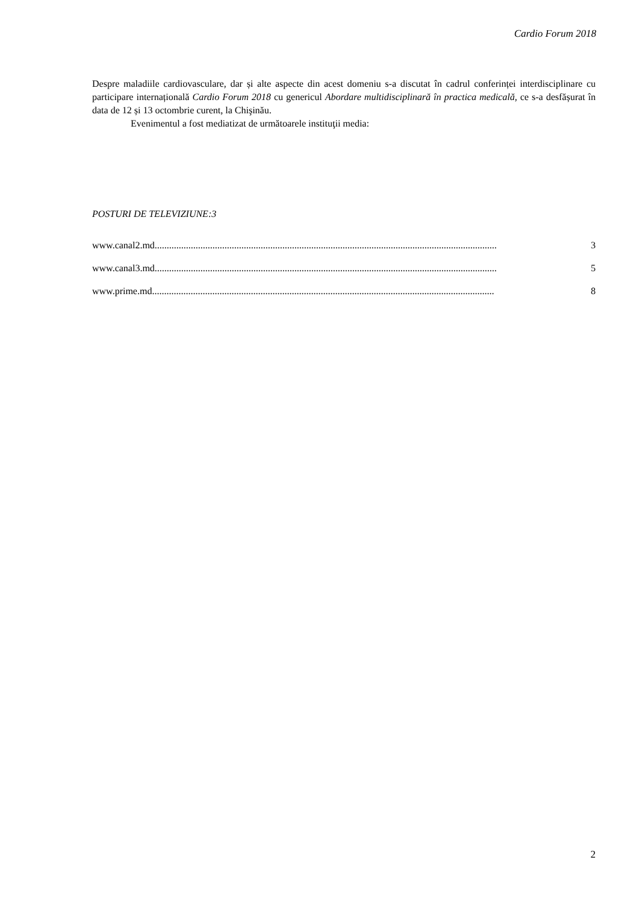Cardio Forum 2018
Despre maladiile cardiovasculare, dar și alte aspecte din acest domeniu s-a discutat în cadrul conferinței interdisciplinare cu participare internațională Cardio Forum 2018 cu genericul Abordare multidisciplinară în practica medicală, ce s-a desfășurat în data de 12 și 13 octombrie curent, la Chişinău.
Evenimentul a fost mediatizat de următoarele instituţii media:
POSTURI DE TELEVIZIUNE:3
www.canal2.md.............................................................................................................................................. 3
www.canal3.md.............................................................................................................................................. 5
www.prime.md.............................................................................................................................................. 8
2